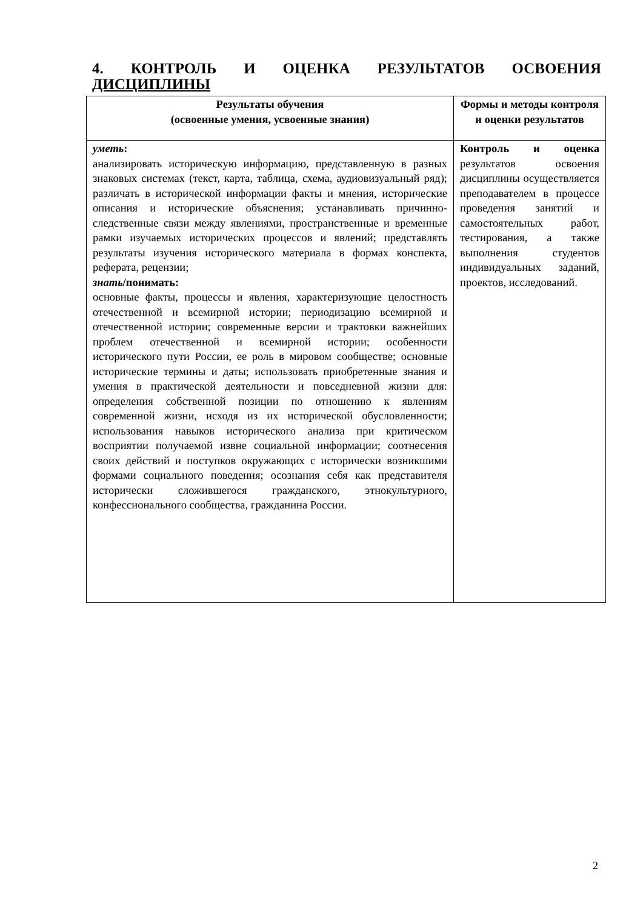4. КОНТРОЛЬ И ОЦЕНКА РЕЗУЛЬТАТОВ ОСВОЕНИЯ ДИСЦИПЛИНЫ
| Результаты обучения (освоенные умения, усвоенные знания) | Формы и методы контроля и оценки результатов |
| --- | --- |
| уметь : анализировать историческую информацию, представленную в разных знаковых системах (текст, карта, таблица, схема, аудиовизуальный ряд); различать в исторической информации факты и мнения, исторические описания и исторические объяснения; устанавливать причинно-следственные связи между явлениями, пространственные и временные рамки изучаемых исторических процессов и явлений; представлять результаты изучения исторического материала в формах конспекта, реферата, рецензии; знать /понимать: основные факты, процессы и явления, характеризующие целостность отечественной и всемирной истории; периодизацию всемирной и отечественной истории; современные версии и трактовки важнейших проблем отечественной и всемирной истории; особенности исторического пути России, ее роль в мировом сообществе; основные исторические термины и даты; использовать приобретенные знания и умения в практической деятельности и повседневной жизни для: определения собственной позиции по отношению к явлениям современной жизни, исходя из их исторической обусловленности; использования навыков исторического анализа при критическом восприятии получаемой извне социальной информации; соотнесения своих действий и поступков окружающих с исторически возникшими формами социального поведения; осознания себя как представителя исторически сложившегося гражданского, этнокультурного, конфессионального сообщества, гражданина России. | Контроль и оценка результатов освоения дисциплины осуществляется преподавателем в процессе проведения занятий и самостоятельных работ, тестирования, а также выполнения студентов индивидуальных заданий, проектов, исследований. |
2